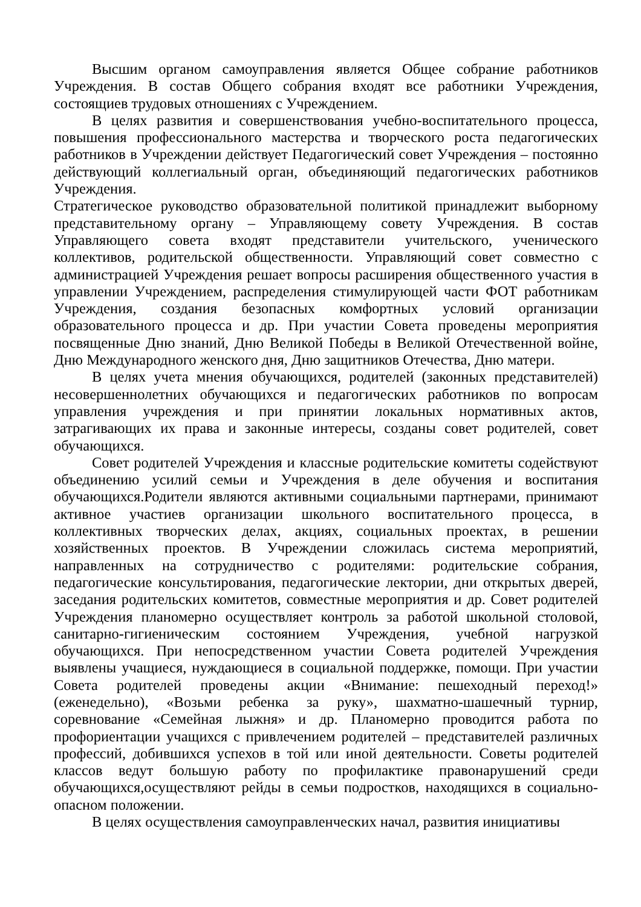Высшим органом самоуправления является Общее собрание работников Учреждения. В состав Общего собрания входят все работники Учреждения, состоящиев трудовых отношениях с Учреждением.
В целях развития и совершенствования учебно-воспитательного процесса, повышения профессионального мастерства и творческого роста педагогических работников в Учреждении действует Педагогический совет Учреждения – постоянно действующий коллегиальный орган, объединяющий педагогических работников Учреждения.
Стратегическое руководство образовательной политикой принадлежит выборному представительному органу – Управляющему совету Учреждения. В состав Управляющего совета входят представители учительского, ученического коллективов, родительской общественности. Управляющий совет совместно с администрацией Учреждения решает вопросы расширения общественного участия в управлении Учреждением, распределения стимулирующей части ФОТ работникам Учреждения, создания безопасных комфортных условий организации образовательного процесса и др. При участии Совета проведены мероприятия посвященные Дню знаний, Дню Великой Победы в Великой Отечественной войне, Дню Международного женского дня, Дню защитников Отечества, Дню матери.
В целях учета мнения обучающихся, родителей (законных представителей) несовершеннолетних обучающихся и педагогических работников по вопросам управления учреждения и при принятии локальных нормативных актов, затрагивающих их права и законные интересы, созданы совет родителей, совет обучающихся.
Совет родителей Учреждения и классные родительские комитеты содействуют объединению усилий семьи и Учреждения в деле обучения и воспитания обучающихся.Родители являются активными социальными партнерами, принимают активное участиев организации школьного воспитательного процесса, в коллективных творческих делах, акциях, социальных проектах, в решении хозяйственных проектов. В Учреждении сложилась система мероприятий, направленных на сотрудничество с родителями: родительские собрания, педагогические консультирования, педагогические лектории, дни открытых дверей, заседания родительских комитетов, совместные мероприятия и др. Совет родителей Учреждения планомерно осуществляет контроль за работой школьной столовой, санитарно-гигиеническим состоянием Учреждения, учебной нагрузкой обучающихся. При непосредственном участии Совета родителей Учреждения выявлены учащиеся, нуждающиеся в социальной поддержке, помощи. При участии Совета родителей проведены акции «Внимание: пешеходный переход!» (еженедельно), «Возьми ребенка за руку», шахматно-шашечный турнир, соревнование «Семейная лыжня» и др. Планомерно проводится работа по профориентации учащихся с привлечением родителей – представителей различных профессий, добившихся успехов в той или иной деятельности. Советы родителей классов ведут большую работу по профилактике правонарушений среди обучающихся,осуществляют рейды в семьи подростков, находящихся в социально-опасном положении.
В целях осуществления самоуправленческих начал, развития инициативы